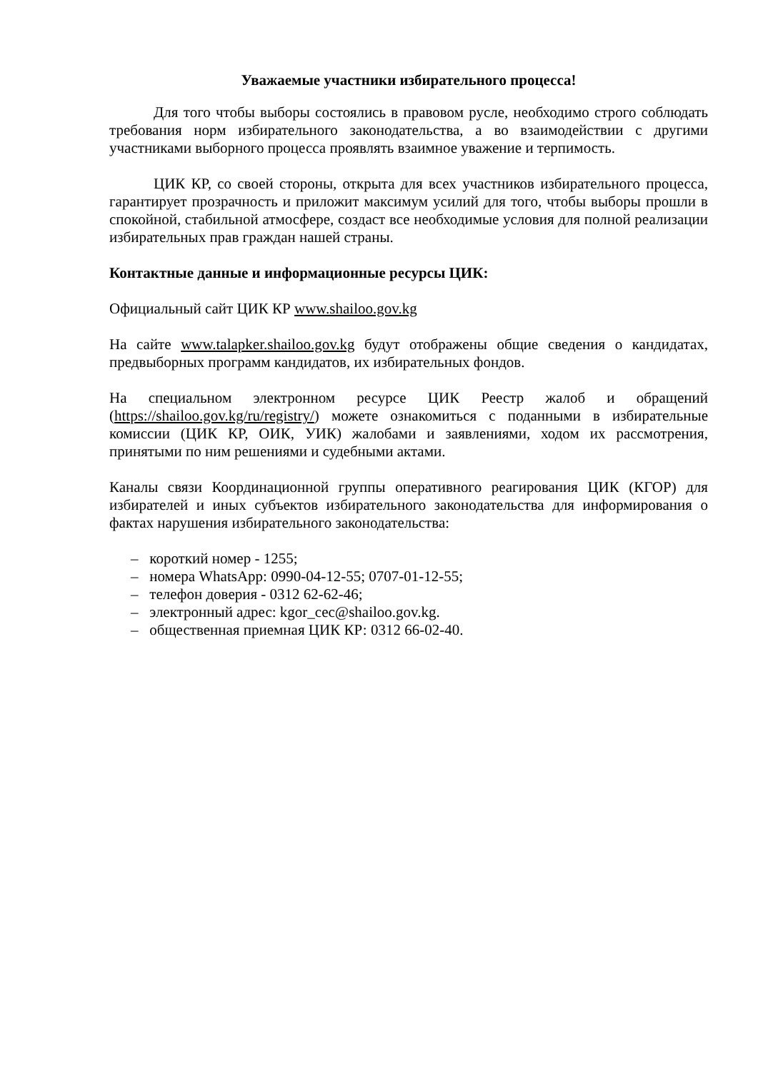Уважаемые участники избирательного процесса!
Для того чтобы выборы состоялись в правовом русле, необходимо строго соблюдать требования норм избирательного законодательства, а во взаимодействии с другими участниками выборного процесса проявлять взаимное уважение и терпимость.
ЦИК КР, со своей стороны, открыта для всех участников избирательного процесса, гарантирует прозрачность и приложит максимум усилий для того, чтобы выборы прошли в спокойной, стабильной атмосфере, создаст все необходимые условия для полной реализации избирательных прав граждан нашей страны.
Контактные данные и информационные ресурсы ЦИК:
Официальный сайт ЦИК КР www.shailoo.gov.kg
На сайте www.talapker.shailoo.gov.kg будут отображены общие сведения о кандидатах, предвыборных программ кандидатов, их избирательных фондов.
На специальном электронном ресурсе ЦИК Реестр жалоб и обращений (https://shailoo.gov.kg/ru/registry/) можете ознакомиться с поданными в избирательные комиссии (ЦИК КР, ОИК, УИК) жалобами и заявлениями, ходом их рассмотрения, принятыми по ним решениями и судебными актами.
Каналы связи Координационной группы оперативного реагирования ЦИК (КГОР) для избирателей и иных субъектов избирательного законодательства для информирования о фактах нарушения избирательного законодательства:
– короткий номер - 1255;
– номера WhatsApp: 0990-04-12-55; 0707-01-12-55;
– телефон доверия - 0312 62-62-46;
– электронный адрес: kgor_cec@shailoo.gov.kg.
– общественная приемная ЦИК КР: 0312 66-02-40.